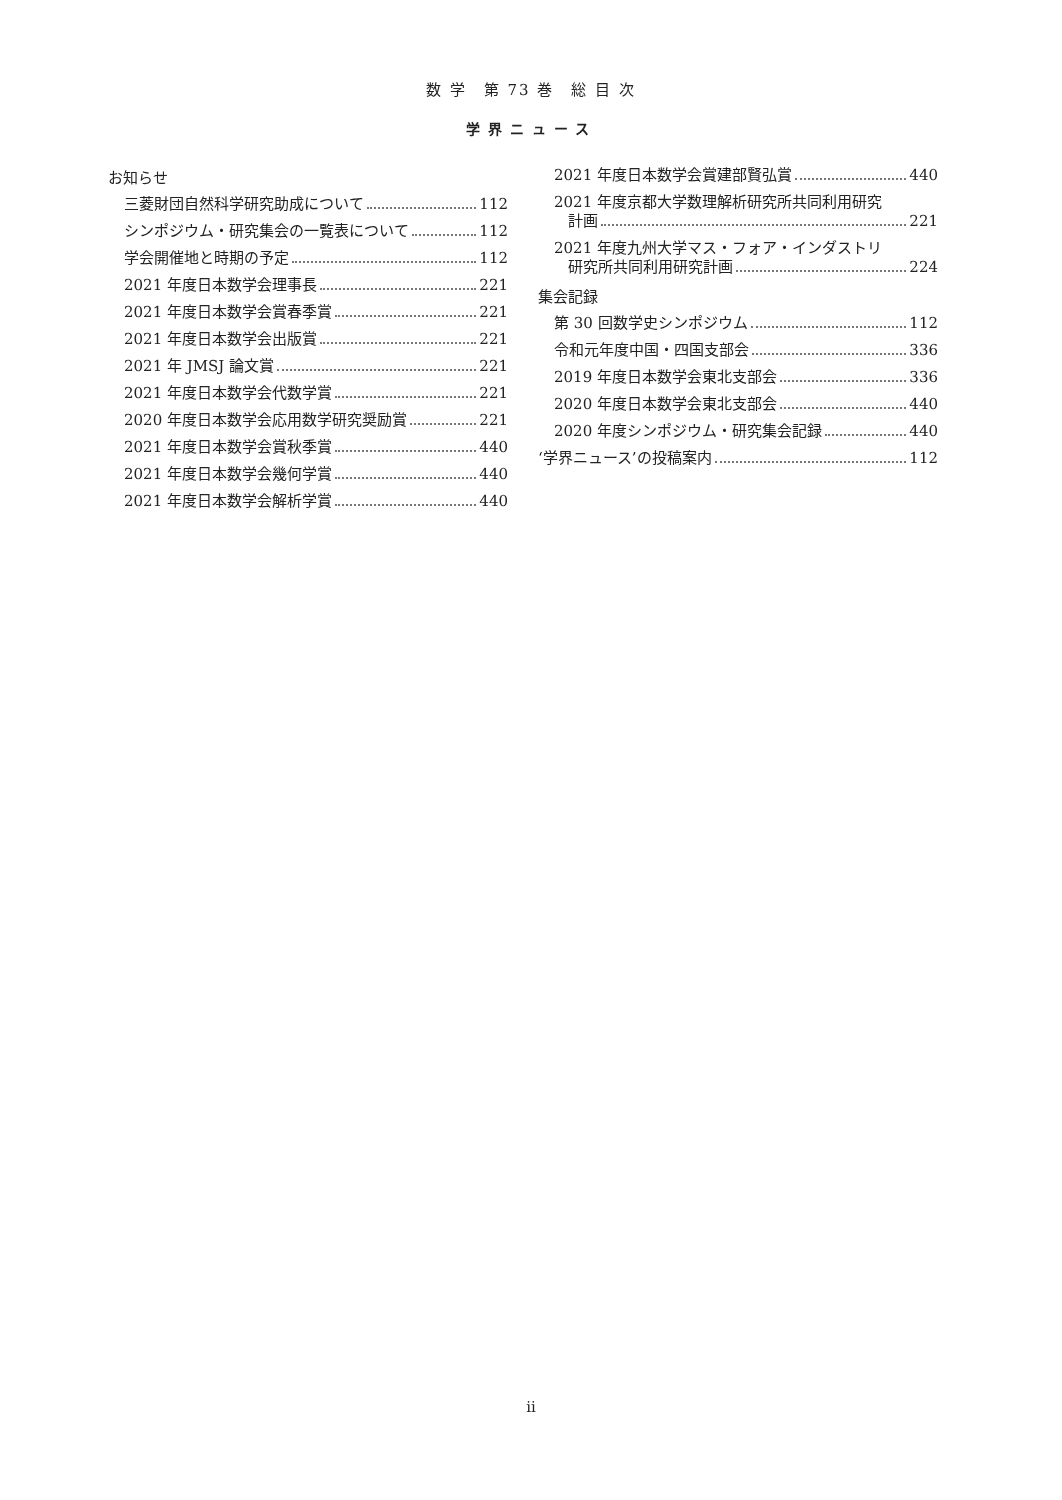数 学　第 73 巻　総 目 次
学界ニュース
お知らせ
三菱財団自然科学研究助成について 112
シンポジウム・研究集会の一覧表について 112
学会開催地と時期の予定 112
2021 年度日本数学会理事長 221
2021 年度日本数学会賞春季賞 221
2021 年度日本数学会出版賞 221
2021 年 JMSJ 論文賞 221
2021 年度日本数学会代数学賞 221
2020 年度日本数学会応用数学研究奨励賞 221
2021 年度日本数学会賞秋季賞 440
2021 年度日本数学会幾何学賞 440
2021 年度日本数学会解析学賞 440
2021 年度日本数学会賞建部賢弘賞 440
2021 年度京都大学数理解析研究所共同利用研究
計画 221
2021 年度九州大学マス・フォア・インダストリ
研究所共同利用研究計画 224
集会記録
第 30 回数学史シンポジウム 112
令和元年度中国・四国支部会 336
2019 年度日本数学会東北支部会 336
2020 年度日本数学会東北支部会 440
2020 年度シンポジウム・研究集会記録 440
‘学界ニュース’の投稿案内 112
ii